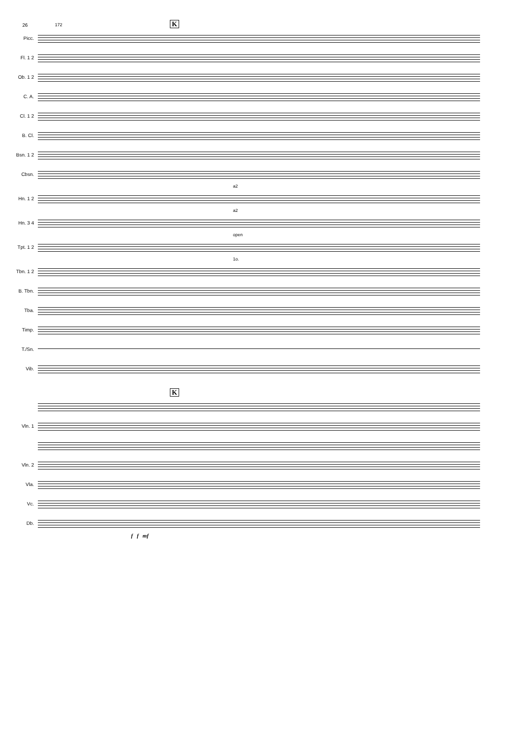26
K 172
Picc.
Fl. 1 2
Ob. 1 2
C. A.
Cl. 1 2
B. Cl.
Bsn. 1 2
Cbsn.
a2
Hn. 1 2
a2
Hn. 3 4
open
Tpt. 1 2
1o.
Tbn. 1 2
B. Tbn.
Tba.
Timp.
T./Sn.
Vib.
K
Vln. 1
Vln. 2
Vla.
Vc.
Db.
f f mf